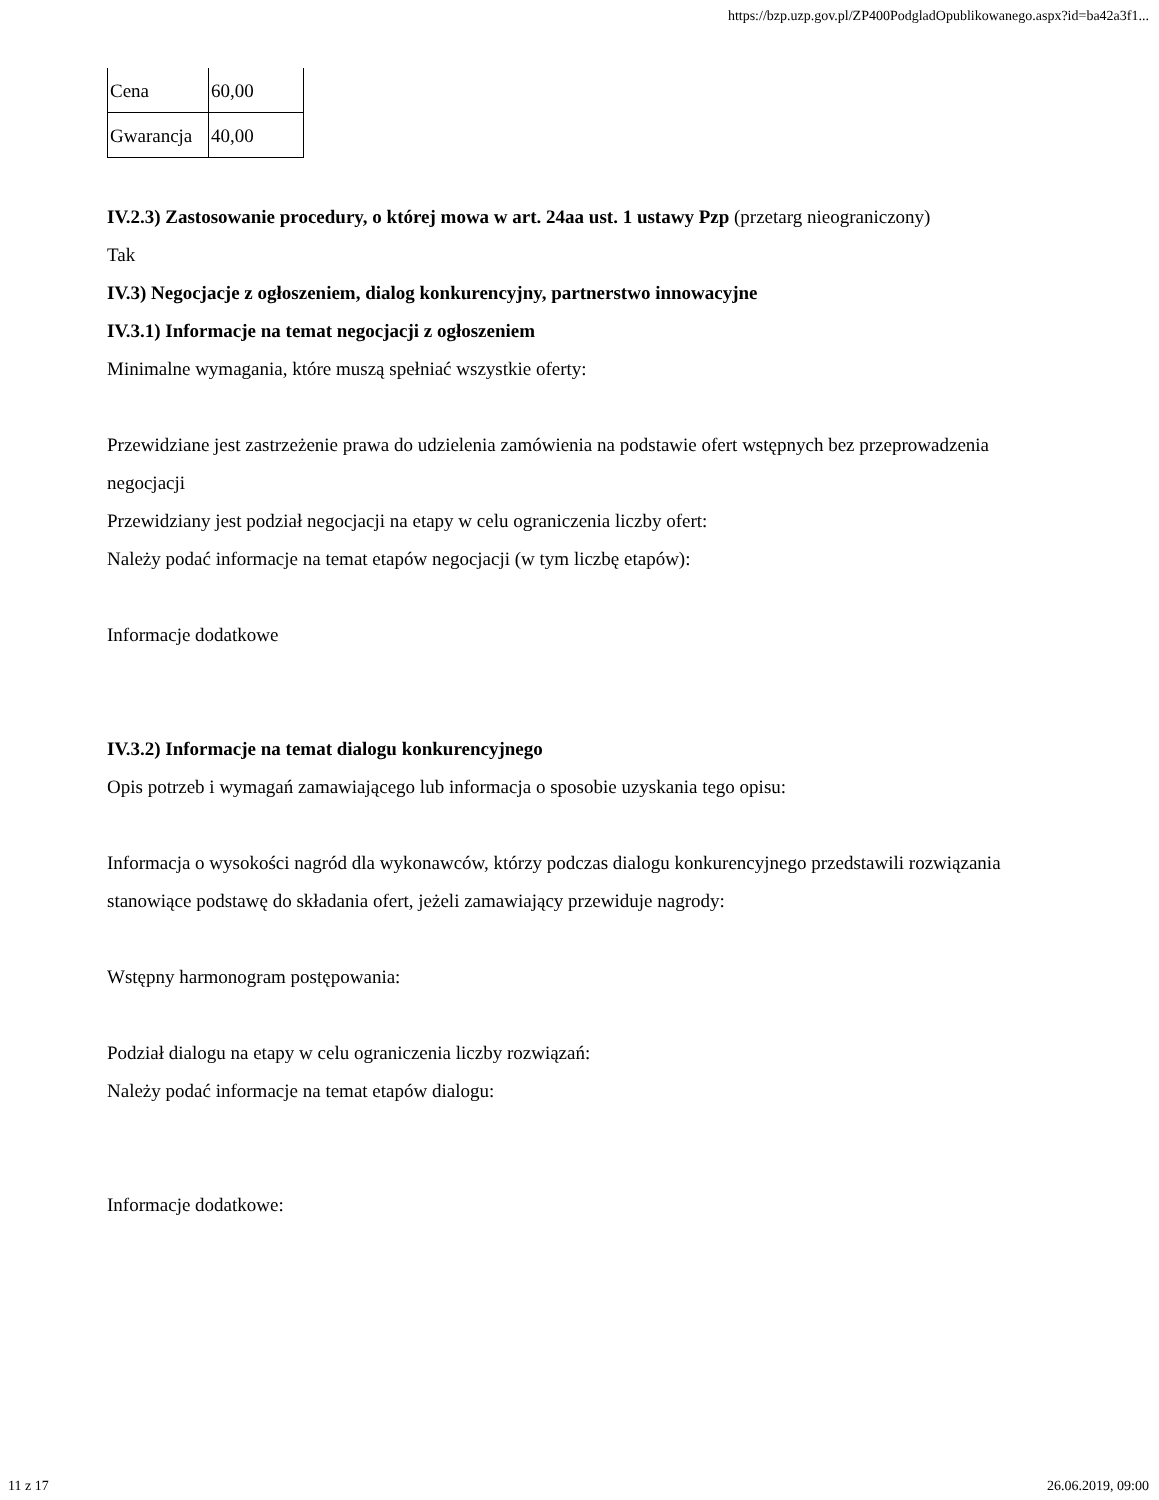https://bzp.uzp.gov.pl/ZP400PodgladOpublikowanego.aspx?id=ba42a3f1...
| Cena | 60,00 |
| Gwarancja | 40,00 |
IV.2.3) Zastosowanie procedury, o której mowa w art. 24aa ust. 1 ustawy Pzp (przetarg nieograniczony)
Tak
IV.3) Negocjacje z ogłoszeniem, dialog konkurencyjny, partnerstwo innowacyjne
IV.3.1) Informacje na temat negocjacji z ogłoszeniem
Minimalne wymagania, które muszą spełniać wszystkie oferty:
Przewidziane jest zastrzeżenie prawa do udzielenia zamówienia na podstawie ofert wstępnych bez przeprowadzenia negocjacji
Przewidziany jest podział negocjacji na etapy w celu ograniczenia liczby ofert:
Należy podać informacje na temat etapów negocjacji (w tym liczbę etapów):
Informacje dodatkowe
IV.3.2) Informacje na temat dialogu konkurencyjnego
Opis potrzeb i wymagań zamawiającego lub informacja o sposobie uzyskania tego opisu:
Informacja o wysokości nagród dla wykonawców, którzy podczas dialogu konkurencyjnego przedstawili rozwiązania stanowiące podstawę do składania ofert, jeżeli zamawiający przewiduje nagrody:
Wstępny harmonogram postępowania:
Podział dialogu na etapy w celu ograniczenia liczby rozwiązań:
Należy podać informacje na temat etapów dialogu:
Informacje dodatkowe:
11 z 17 26.06.2019, 09:00